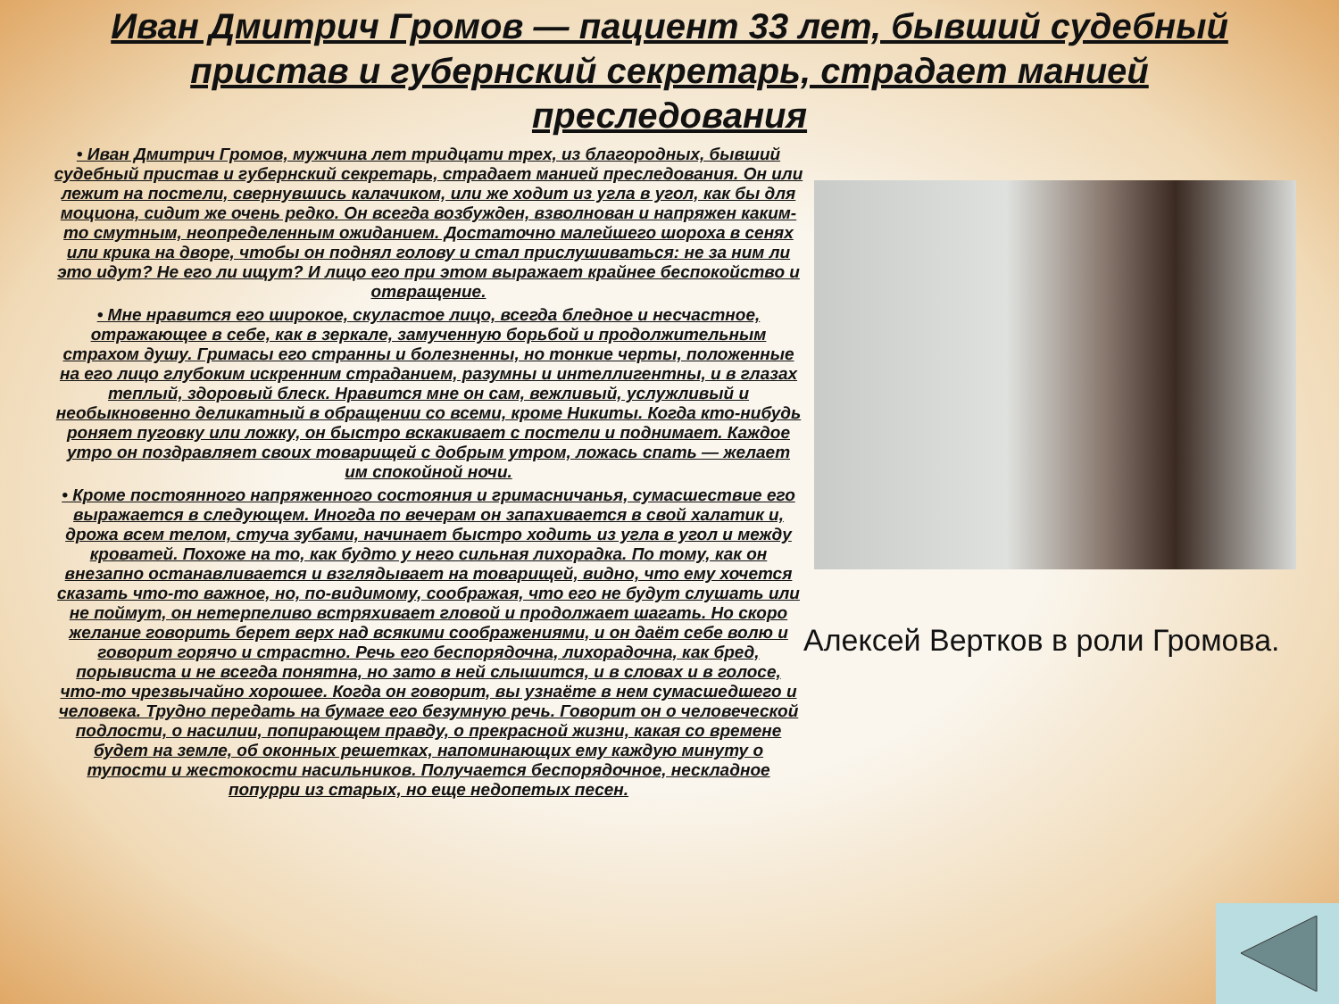Иван Дмитрич Громов — пациент 33 лет, бывший судебный пристав и губернский секретарь, страдает манией преследования
• Иван Дмитрич Громов, мужчина лет тридцати трех, из благородных, бывший судебный пристав и губернский секретарь, страдает манией преследования. Он или лежит на постели, свернувшись калачиком, или же ходит из угла в угол, как бы для моциона, сидит же очень редко. Он всегда возбужден, взволнован и напряжен каким-то смутным, неопределенным ожиданием. Достаточно малейшего шороха в сенях или крика на дворе, чтобы он поднял голову и стал прислушиваться: не за ним ли это идут? Не его ли ищут? И лицо его при этом выражает крайнее беспокойство и отвращение.
• Мне нравится его широкое, скуластое лицо, всегда бледное и несчастное, отражающее в себе, как в зеркале, замученную борьбой и продолжительным страхом душу. Гримасы его странны и болезненны, но тонкие черты, положенные на его лицо глубоким искренним страданием, разумны и интеллигентны, и в глазах теплый, здоровый блеск. Нравится мне он сам, вежливый, услужливый и необыкновенно деликатный в обращении со всеми, кроме Никиты. Когда кто-нибудь роняет пуговку или ложку, он быстро вскакивает с постели и поднимает. Каждое утро он поздравляет своих товарищей с добрым утром, ложась спать — желает им спокойной ночи.
• Кроме постоянного напряженного состояния и гримасничанья, сумасшествие его выражается в следующем. Иногда по вечерам он запахивается в свой халатик и, дрожа всем телом, стуча зубами, начинает быстро ходить из угла в угол и между кроватей. Похоже на то, как будто у него сильная лихорадка. По тому, как он внезапно останавливается и взглядывает на товарищей, видно, что ему хочется сказать что-то важное, но, по-видимому, соображая, что его не будут слушать или не поймут, он нетерпеливо встряхивает гловой и продолжает шагать. Но скоро желание говорить берет верх над всякими соображениями, и он даёт себе волю и говорит горячо и страстно. Речь его беспорядочна, лихорадочна, как бред, порывиста и не всегда понятна, но зато в ней слышится, и в словах и в голосе, что-то чрезвычайно хорошее. Когда он говорит, вы узнаёте в нем сумасшедшего и человека. Трудно передать на бумаге его безумную речь. Говорит он о человеческой подлости, о насилии, попирающем правду, о прекрасной жизни, какая со времене будет на земле, об оконных решетках, напоминающих ему каждую минуту о тупости и жестокости насильников. Получается беспорядочное, нескладное попурри из старых, но еще недопетых песен.
Алексей Вертков в роли Громова.